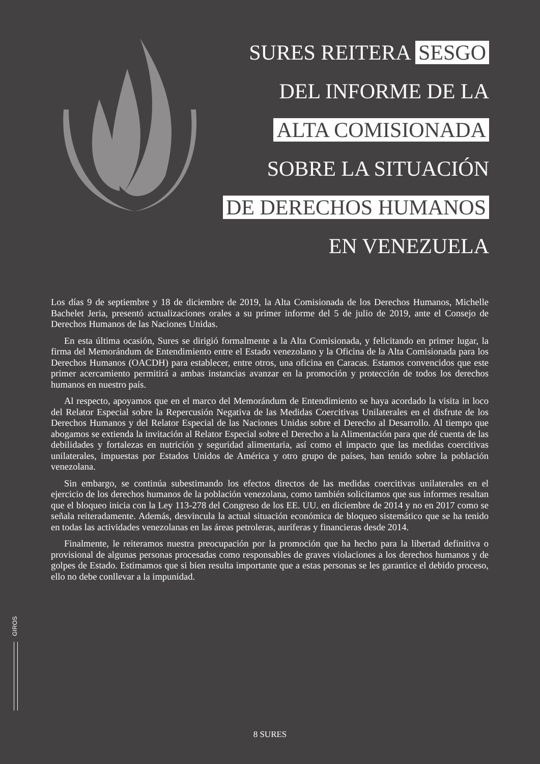SURES REITERA SESGO
DEL INFORME DE LA
ALTA COMISIONADA
SOBRE LA SITUACIÓN
DE DERECHOS HUMANOS
EN VENEZUELA
Los días 9 de septiembre y 18 de diciembre de 2019, la Alta Comisionada de los Derechos Humanos, Michelle Bachelet Jeria, presentó actualizaciones orales a su primer informe del 5 de julio de 2019, ante el Consejo de Derechos Humanos de las Naciones Unidas.
En esta última ocasión, Sures se dirigió formalmente a la Alta Comisionada, y felicitando en primer lugar, la firma del Memorándum de Entendimiento entre el Estado venezolano y la Oficina de la Alta Comisionada para los Derechos Humanos (OACDH) para establecer, entre otros, una oficina en Caracas. Estamos convencidos que este primer acercamiento permitirá a ambas instancias avanzar en la promoción y protección de todos los derechos humanos en nuestro país.
Al respecto, apoyamos que en el marco del Memorándum de Entendimiento se haya acordado la visita in loco del Relator Especial sobre la Repercusión Negativa de las Medidas Coercitivas Unilaterales en el disfrute de los Derechos Humanos y del Relator Especial de las Naciones Unidas sobre el Derecho al Desarrollo. Al tiempo que abogamos se extienda la invitación al Relator Especial sobre el Derecho a la Alimentación para que dé cuenta de las debilidades y fortalezas en nutrición y seguridad alimentaria, así como el impacto que las medidas coercitivas unilaterales, impuestas por Estados Unidos de América y otro grupo de países, han tenido sobre la población venezolana.
Sin embargo, se continúa subestimando los efectos directos de las medidas coercitivas unilaterales en el ejercicio de los derechos humanos de la población venezolana, como también solicitamos que sus informes resaltan que el bloqueo inicia con la Ley 113-278 del Congreso de los EE. UU. en diciembre de 2014 y no en 2017 como se señala reiteradamente. Además, desvincula la actual situación económica de bloqueo sistemático que se ha tenido en todas las actividades venezolanas en las áreas petroleras, auríferas y financieras desde 2014.
Finalmente, le reiteramos nuestra preocupación por la promoción que ha hecho para la libertad definitiva o provisional de algunas personas procesadas como responsables de graves violaciones a los derechos humanos y de golpes de Estado. Estimamos que si bien resulta importante que a estas personas se les garantice el debido proceso, ello no debe conllevar a la impunidad.
GIROS
8 SURES